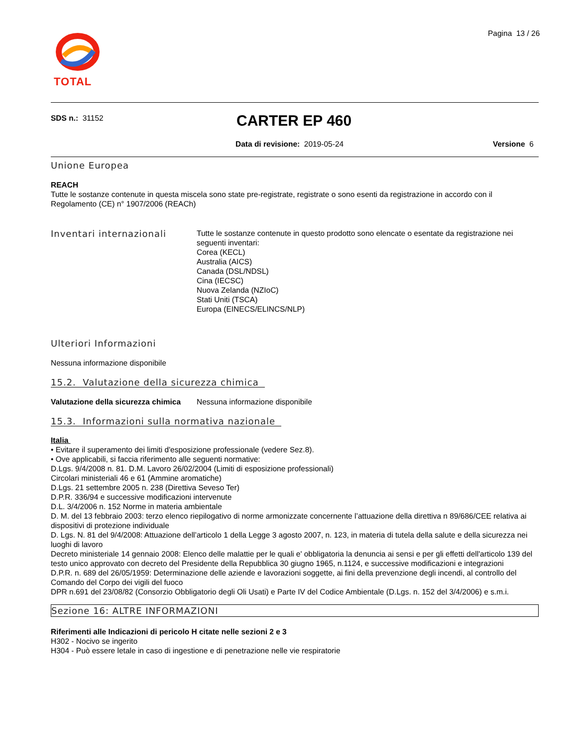Pagina 13 / 26
TOTAL
SDS n.: 31152 CARTER EP 460
Data di revisione: 2019-05-24 Versione 6
Unione Europea
REACH
Tutte le sostanze contenute in questa miscela sono state pre-registrate, registrate o sono esenti da registrazione in accordo con il Regolamento (CE) n° 1907/2006 (REACh)
Inventari internazionali
Tutte le sostanze contenute in questo prodotto sono elencate o esentate da registrazione nei seguenti inventari:
Corea (KECL)
Australia (AICS)
Canada (DSL/NDSL)
Cina (IECSC)
Nuova Zelanda (NZIoC)
Stati Uniti (TSCA)
Europa (EINECS/ELINCS/NLP)
Ulteriori Informazioni
Nessuna informazione disponibile
15.2. Valutazione della sicurezza chimica
Valutazione della sicurezza chimica Nessuna informazione disponibile
15.3. Informazioni sulla normativa nazionale
Italia
• Evitare il superamento dei limiti d'esposizione professionale (vedere Sez.8).
• Ove applicabili, si faccia riferimento alle seguenti normative:
D.Lgs. 9/4/2008 n. 81. D.M. Lavoro 26/02/2004 (Limiti di esposizione professionali)
Circolari ministeriali 46 e 61 (Ammine aromatiche)
D.Lgs. 21 settembre 2005 n. 238 (Direttiva Seveso Ter)
D.P.R. 336/94 e successive modificazioni intervenute
D.L. 3/4/2006 n. 152 Norme in materia ambientale
D. M. del 13 febbraio 2003: terzo elenco riepilogativo di norme armonizzate concernente l’attuazione della direttiva n 89/686/CEE relativa ai dispositivi di protezione individuale
D. Lgs. N. 81 del 9/4/2008: Attuazione dell’articolo 1 della Legge 3 agosto 2007, n. 123, in materia di tutela della salute e della sicurezza nei luoghi di lavoro
Decreto ministeriale 14 gennaio 2008: Elenco delle malattie per le quali e' obbligatoria la denuncia ai sensi e per gli effetti dell'articolo 139 del testo unico approvato con decreto del Presidente della Repubblica 30 giugno 1965, n.1124, e successive modificazioni e integrazioni
D.P.R. n. 689 del 26/05/1959: Determinazione delle aziende e lavorazioni soggette, ai fini della prevenzione degli incendi, al controllo del Comando del Corpo dei vigili del fuoco
DPR n.691 del 23/08/82 (Consorzio Obbligatorio degli Oli Usati) e Parte IV del Codice Ambientale (D.Lgs. n. 152 del 3/4/2006) e s.m.i.
Sezione 16: ALTRE INFORMAZIONI
Riferimenti alle Indicazioni di pericolo H citate nelle sezioni 2 e 3
H302 - Nocivo se ingerito
H304 - Può essere letale in caso di ingestione e di penetrazione nelle vie respiratorie